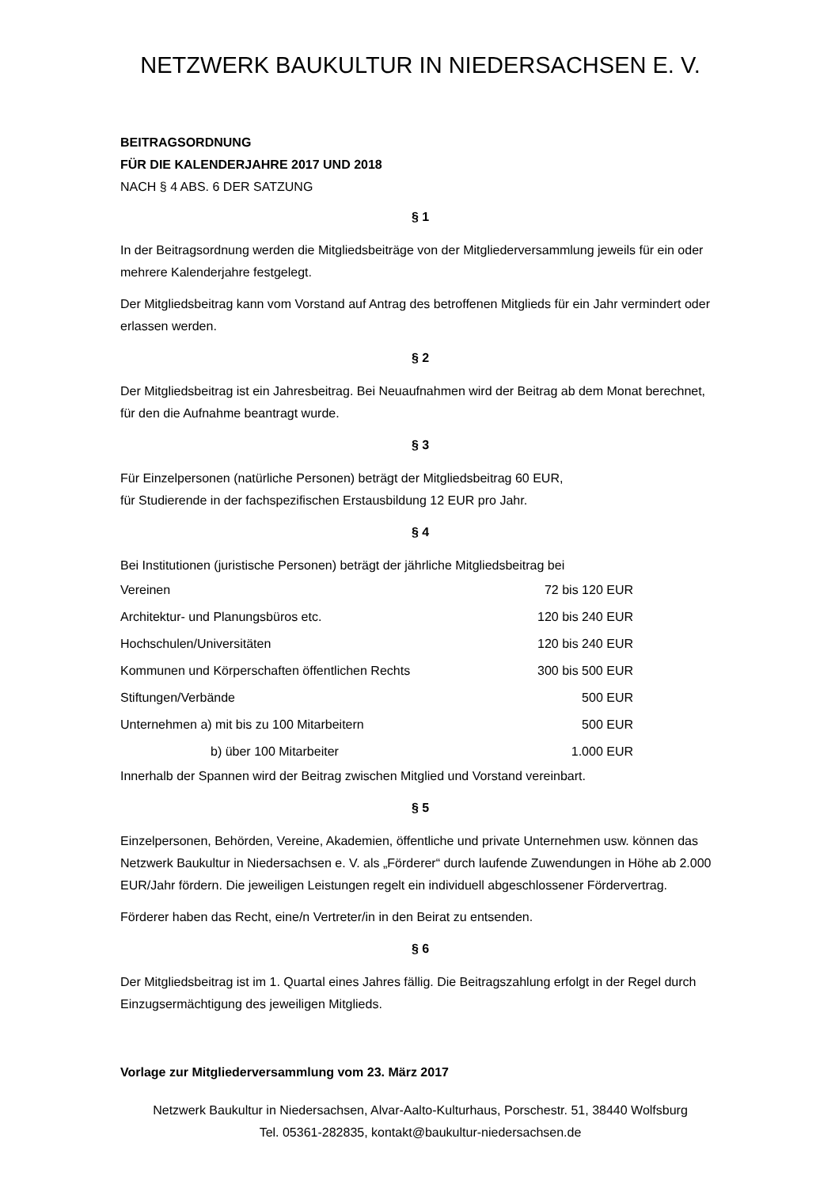NETZWERK BAUKULTUR IN NIEDERSACHSEN E. V.
BEITRAGSORDNUNG
FÜR DIE KALENDERJAHRE 2017 UND 2018
NACH § 4 ABS. 6 DER SATZUNG
§ 1
In der Beitragsordnung werden die Mitgliedsbeiträge von der Mitgliederversammlung jeweils für ein oder mehrere Kalenderjahre festgelegt.
Der Mitgliedsbeitrag kann vom Vorstand auf Antrag des betroffenen Mitglieds für ein Jahr vermindert oder erlassen werden.
§ 2
Der Mitgliedsbeitrag ist ein Jahresbeitrag. Bei Neuaufnahmen wird der Beitrag ab dem Monat berechnet, für den die Aufnahme beantragt wurde.
§ 3
Für Einzelpersonen (natürliche Personen) beträgt der Mitgliedsbeitrag 60 EUR,
für Studierende in der fachspezifischen Erstausbildung 12 EUR pro Jahr.
§ 4
Bei Institutionen (juristische Personen) beträgt der jährliche Mitgliedsbeitrag bei
| Vereinen | 72 bis 120 EUR |
| Architektur- und Planungsbüros etc. | 120 bis 240 EUR |
| Hochschulen/Universitäten | 120 bis 240 EUR |
| Kommunen und Körperschaften öffentlichen Rechts | 300 bis 500 EUR |
| Stiftungen/Verbände | 500 EUR |
| Unternehmen a) mit bis zu 100 Mitarbeitern | 500 EUR |
| b) über 100 Mitarbeiter | 1.000 EUR |
Innerhalb der Spannen wird der Beitrag zwischen Mitglied und Vorstand vereinbart.
§ 5
Einzelpersonen, Behörden, Vereine, Akademien, öffentliche und private Unternehmen usw. können das Netzwerk Baukultur in Niedersachsen e. V. als „Förderer“ durch laufende Zuwendungen in Höhe ab 2.000 EUR/Jahr fördern. Die jeweiligen Leistungen regelt ein individuell abgeschlossener Fördervertrag.
Förderer haben das Recht, eine/n Vertreter/in in den Beirat zu entsenden.
§ 6
Der Mitgliedsbeitrag ist im 1. Quartal eines Jahres fällig. Die Beitragszahlung erfolgt in der Regel durch Einzugsermächtigung des jeweiligen Mitglieds.
Vorlage zur Mitgliederversammlung vom 23. März 2017
Netzwerk Baukultur in Niedersachsen, Alvar-Aalto-Kulturhaus, Porschestr. 51, 38440 Wolfsburg
Tel. 05361-282835, kontakt@baukultur-niedersachsen.de